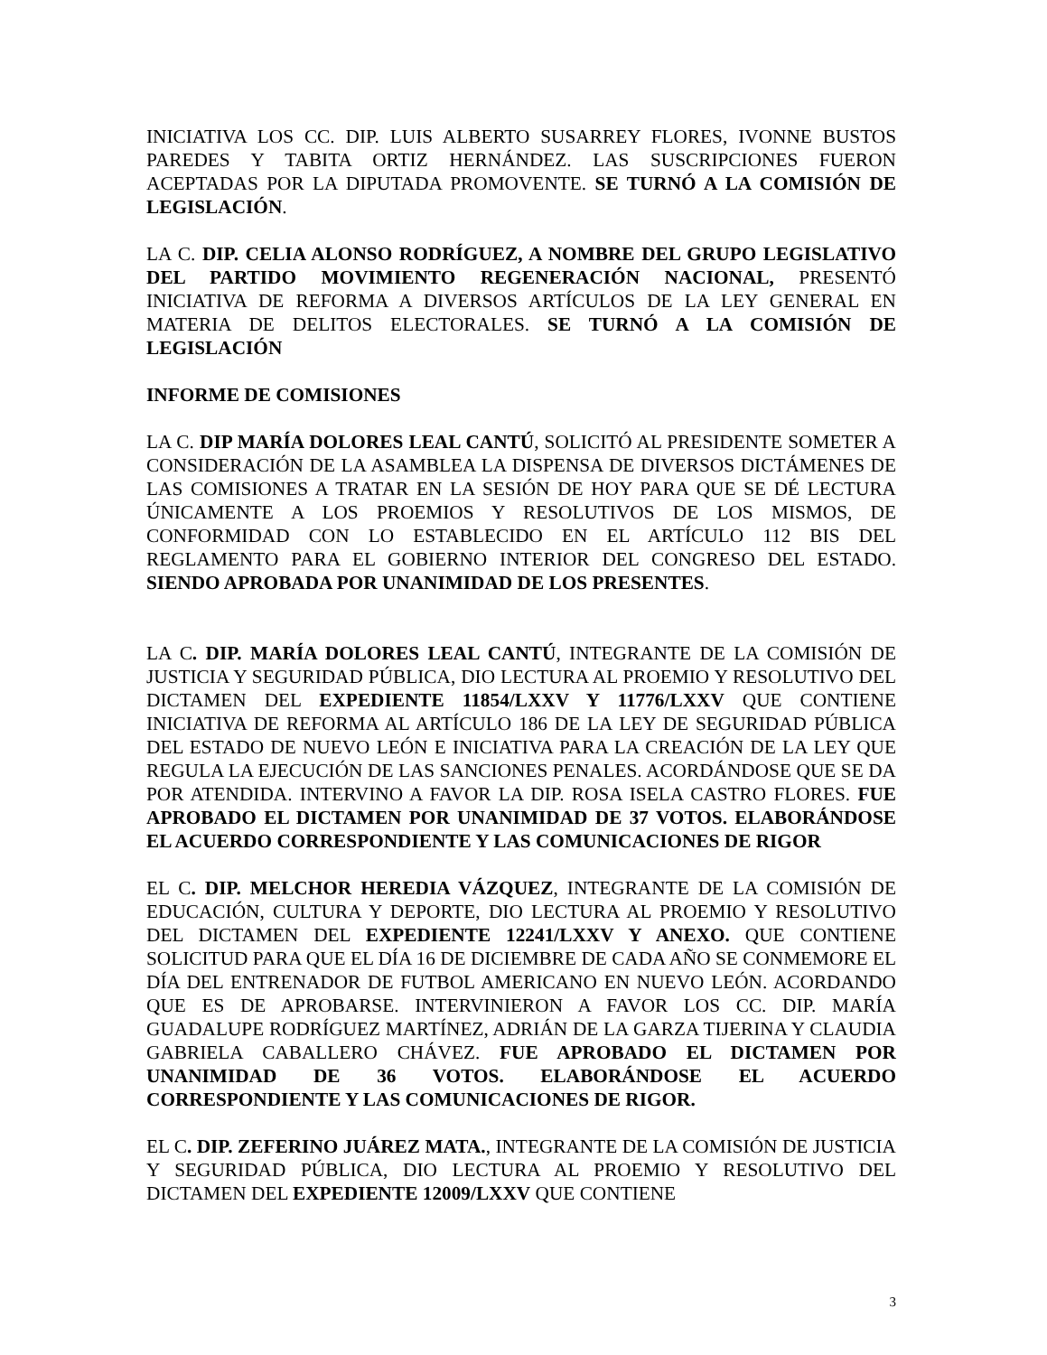INICIATIVA LOS CC. DIP. LUIS ALBERTO SUSARREY FLORES, IVONNE BUSTOS PAREDES Y TABITA ORTIZ HERNÁNDEZ. LAS SUSCRIPCIONES FUERON ACEPTADAS POR LA DIPUTADA PROMOVENTE. SE TURNÓ A LA COMISIÓN DE LEGISLACIÓN.
LA C. DIP. CELIA ALONSO RODRÍGUEZ, A NOMBRE DEL GRUPO LEGISLATIVO DEL PARTIDO MOVIMIENTO REGENERACIÓN NACIONAL, PRESENTÓ INICIATIVA DE REFORMA A DIVERSOS ARTÍCULOS DE LA LEY GENERAL EN MATERIA DE DELITOS ELECTORALES. SE TURNÓ A LA COMISIÓN DE LEGISLACIÓN
INFORME DE COMISIONES
LA C. DIP MARÍA DOLORES LEAL CANTÚ, SOLICITÓ AL PRESIDENTE SOMETER A CONSIDERACIÓN DE LA ASAMBLEA LA DISPENSA DE DIVERSOS DICTÁMENES DE LAS COMISIONES A TRATAR EN LA SESIÓN DE HOY PARA QUE SE DÉ LECTURA ÚNICAMENTE A LOS PROEMIOS Y RESOLUTIVOS DE LOS MISMOS, DE CONFORMIDAD CON LO ESTABLECIDO EN EL ARTÍCULO 112 BIS DEL REGLAMENTO PARA EL GOBIERNO INTERIOR DEL CONGRESO DEL ESTADO. SIENDO APROBADA POR UNANIMIDAD DE LOS PRESENTES.
LA C. DIP. MARÍA DOLORES LEAL CANTÚ, INTEGRANTE DE LA COMISIÓN DE JUSTICIA Y SEGURIDAD PÚBLICA, DIO LECTURA AL PROEMIO Y RESOLUTIVO DEL DICTAMEN DEL EXPEDIENTE 11854/LXXV Y 11776/LXXV QUE CONTIENE INICIATIVA DE REFORMA AL ARTÍCULO 186 DE LA LEY DE SEGURIDAD PÚBLICA DEL ESTADO DE NUEVO LEÓN E INICIATIVA PARA LA CREACIÓN DE LA LEY QUE REGULA LA EJECUCIÓN DE LAS SANCIONES PENALES. ACORDÁNDOSE QUE SE DA POR ATENDIDA. INTERVINO A FAVOR LA DIP. ROSA ISELA CASTRO FLORES. FUE APROBADO EL DICTAMEN POR UNANIMIDAD DE 37 VOTOS. ELABORÁNDOSE EL ACUERDO CORRESPONDIENTE Y LAS COMUNICACIONES DE RIGOR
EL C. DIP. MELCHOR HEREDIA VÁZQUEZ, INTEGRANTE DE LA COMISIÓN DE EDUCACIÓN, CULTURA Y DEPORTE, DIO LECTURA AL PROEMIO Y RESOLUTIVO DEL DICTAMEN DEL EXPEDIENTE 12241/LXXV Y ANEXO. QUE CONTIENE SOLICITUD PARA QUE EL DÍA 16 DE DICIEMBRE DE CADA AÑO SE CONMEMORE EL DÍA DEL ENTRENADOR DE FUTBOL AMERICANO EN NUEVO LEÓN. ACORDANDO QUE ES DE APROBARSE. INTERVINIERON A FAVOR LOS CC. DIP. MARÍA GUADALUPE RODRÍGUEZ MARTÍNEZ, ADRIÁN DE LA GARZA TIJERINA Y CLAUDIA GABRIELA CABALLERO CHÁVEZ. FUE APROBADO EL DICTAMEN POR UNANIMIDAD DE 36 VOTOS. ELABORÁNDOSE EL ACUERDO CORRESPONDIENTE Y LAS COMUNICACIONES DE RIGOR.
EL C. DIP. ZEFERINO JUÁREZ MATA., INTEGRANTE DE LA COMISIÓN DE JUSTICIA Y SEGURIDAD PÚBLICA, DIO LECTURA AL PROEMIO Y RESOLUTIVO DEL DICTAMEN DEL EXPEDIENTE 12009/LXXV QUE CONTIENE
3